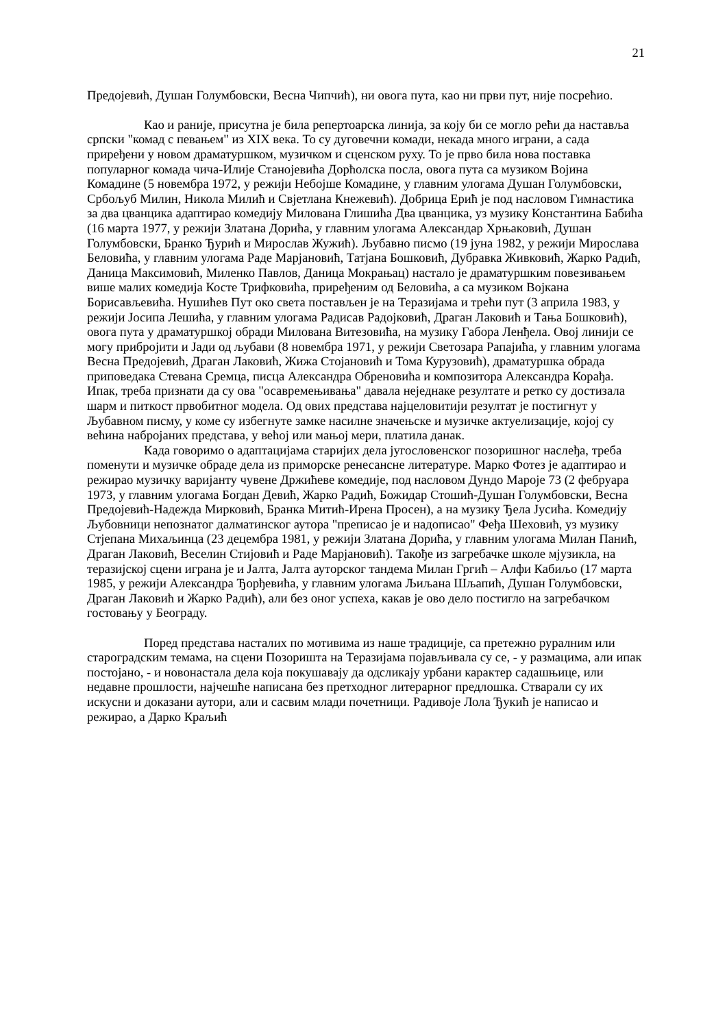21
Предојевић, Душан Голумбовски, Весна Чипчић), ни овога пута, као ни први пут, није посрећио.
Као и раније, присутна је била репертоарска линија, за коју би се могло рећи да наставља српски "комад с певањем" из XIX века. То су дуговечни комади, некада много играни, а сада приређени у новом драматуршком, музичком и сценском руху. То је прво била нова поставка популарног комада чича-Илије Станојевића Дорћолска посла, овога пута са музиком Војина Комадине (5 новембра 1972, у режији Небојше Комадине, у главним улогама Душан Голумбовски, Србољуб Милин, Никола Милић и Свјетлана Кнежевић). Добрица Ерић је под насловом Гимнастика за два цванцика адаптирао комедију Милована Глишића Два цванцика, уз музику Константина Бабића (16 марта 1977, у режији Златана Дорића, у главним улогама Александар Хрњаковић, Душан Голумбовски, Бранко Ђурић и Мирослав Жужић). Љубавно писмо (19 јуна 1982, у режији Мирослава Беловића, у главним улогама Раде Марјановић, Татјана Бошковић, Дубравка Живковић, Жарко Радић, Даница Максимовић, Миленко Павлов, Даница Мокрањац) настало је драматуршким повезивањем више малих комедија Косте Трифковића, приређеним од Беловића, а са музиком Војкана Борисављевића. Нушићев Пут око света постављен је на Теразијама и трећи пут (3 априла 1983, у режији Јосипа Лешића, у главним улогама Радисав Радојковић, Драган Лаковић и Тања Бошковић), овога пута у драматуршкој обради Милована Витезовића, на музику Габора Ленђела. Овој линији се могу прибројити и Јади од љубави (8 новембра 1971, у режији Светозара Рапајића, у главним улогама Весна Предојевић, Драган Лаковић, Жижа Стојановић и Тома Курузовић), драматуршка обрада приповедака Стевана Сремца, писца Александра Обреновића и композитора Александра Корађа. Ипак, треба признати да су ова "осавремењивања" давала неједнаке резултате и ретко су достизала шарм и питкост првобитног модела. Од ових представа најцеловитији резултат је постигнут у Љубавном писму, у коме су избегнуте замке насилне значењске и музичке актуелизације, којој су већина набројаних представа, у већој или мањој мери, платила данак.
Када говоримо о адаптацијама старијих дела југословенског позоришног наслеђа, треба поменути и музичке обраде дела из приморске ренесансне литературе. Марко Фотез је адаптирао и режирао музичку варијанту чувене Држићеве комедије, под насловом Дундо Мароје 73 (2 фебруара 1973, у главним улогама Богдан Девић, Жарко Радић, Божидар Стошић-Душан Голумбовски, Весна Предојевић-Надежда Мирковић, Бранка Митић-Ирена Просен), а на музику Ђела Јусића. Комедију Љубовници непознатог далматинског аутора "преписао је и надописао" Феђа Шеховић, уз музику Стјепана Михаљинца (23 децембра 1981, у режији Златана Дорића, у главним улогама Милан Панић, Драган Лаковић, Веселин Стијовић и Раде Марјановић). Такође из загребачке школе мјузикла, на теразијској сцени играна је и Јалта, Јалта ауторског тандема Милан Гргић – Алфи Кабиљо (17 марта 1985, у режији Александра Ђорђевића, у главним улогама Љиљана Шљапић, Душан Голумбовски, Драган Лаковић и Жарко Радић), али без оног успеха, какав је ово дело постигло на загребачком гостовању у Београду.
Поред представа насталих по мотивима из наше традиције, са претежно руралним или старог​радским темама, на сцени Позоришта на Теразијама појављивала су се, - у размацима, али ипак постојано, - и новонастала дела која покушавају да одсликају урбани карактер садашњице, или недавне прошлости, најчешће написана без претходног литерарног предлошка. Стварали су их искусни и доказани аутори, али и сасвим млади почетници. Радивоје Лола Ђукић је написао и режирао, а Дарко Краљић